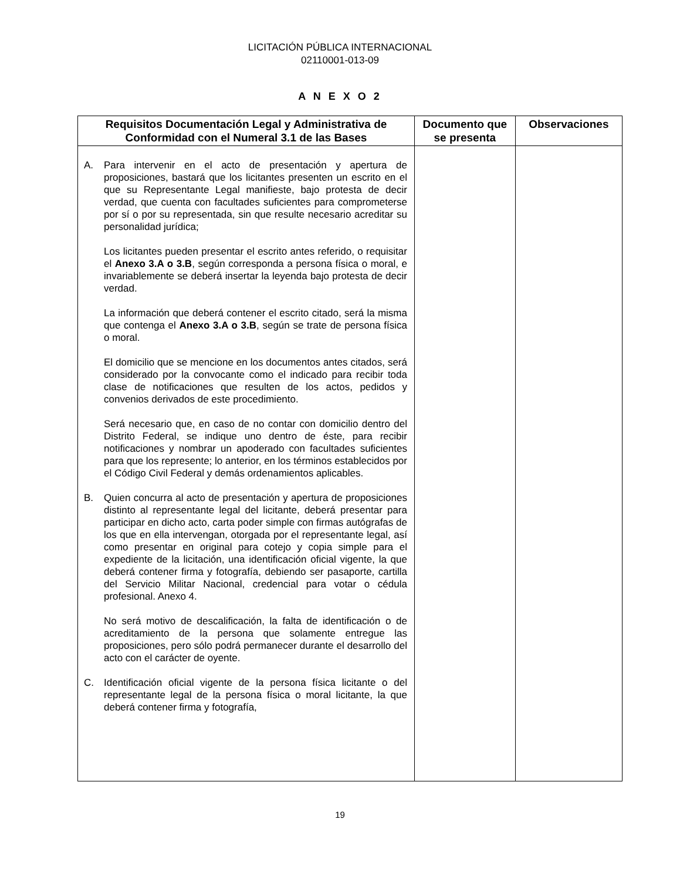LICITACIÓN PÚBLICA INTERNACIONAL
02110001-013-09
A N E X O 2
| Requisitos Documentación Legal y Administrativa de Conformidad con el Numeral 3.1 de las Bases | Documento que se presenta | Observaciones |
| --- | --- | --- |
| A. Para intervenir en el acto de presentación y apertura de proposiciones, bastará que los licitantes presenten un escrito en el que su Representante Legal manifieste, bajo protesta de decir verdad, que cuenta con facultades suficientes para comprometerse por sí o por su representada, sin que resulte necesario acreditar su personalidad jurídica; Los licitantes pueden presentar el escrito antes referido, o requisitar el Anexo 3.A o 3.B , según corresponda a persona física o moral, e invariablemente se deberá insertar la leyenda bajo protesta de decir verdad. La información que deberá contener el escrito citado, será la misma que contenga el Anexo 3.A o 3.B , según se trate de persona física o moral. El domicilio que se mencione en los documentos antes citados, será considerado por la convocante como el indicado para recibir toda clase de notificaciones que resulten de los actos, pedidos y convenios derivados de este procedimiento. Será necesario que, en caso de no contar con domicilio dentro del Distrito Federal, se indique uno dentro de éste, para recibir notificaciones y nombrar un apoderado con facultades suficientes para que los represente; lo anterior, en los términos establecidos por el Código Civil Federal y demás ordenamientos aplicables. B. Quien concurra al acto de presentación y apertura de proposiciones distinto al representante legal del licitante, deberá presentar para participar en dicho acto, carta poder simple con firmas autógrafas de los que en ella intervengan, otorgada por el representante legal, así como presentar en original para cotejo y copia simple para el expediente de la licitación, una identificación oficial vigente, la que deberá contener firma y fotografía, debiendo ser pasaporte, cartilla del Servicio Militar Nacional, credencial para votar o cédula profesional. Anexo 4. No será motivo de descalificación, la falta de identificación o de acreditamiento de la persona que solamente entregue las proposiciones, pero sólo podrá permanecer durante el desarrollo del acto con el carácter de oyente. C. Identificación oficial vigente de la persona física licitante o del representante legal de la persona física o moral licitante, la que deberá contener firma y fotografía, | | |
19